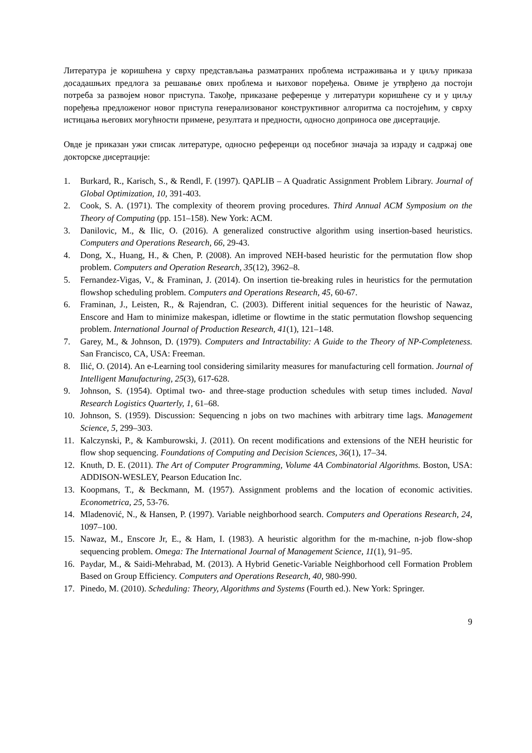Литература је коришћена у сврху представљања разматраних проблема истраживања и у циљу приказа досадашњих предлога за решавање ових проблема и њиховог поређења. Овиме је утврђено да постоји потреба за развојем новог приступа. Такође, приказане референце у литератури коришћене су и у циљу поређења предложеног новог приступа генерализованог конструктивног алгоритма са постојећим, у сврху истицања његових могућности примене, резултата и предности, односно доприноса ове дисертације.
Овде је приказан ужи списак литературе, односно референци од посебног значаја за израду и садржај ове докторске дисертације:
1. Burkard, R., Karisch, S., & Rendl, F. (1997). QAPLIB – A Quadratic Assignment Problem Library. Journal of Global Optimization, 10, 391-403.
2. Cook, S. A. (1971). The complexity of theorem proving procedures. Third Annual ACM Symposium on the Theory of Computing (pp. 151–158). New York: ACM.
3. Danilovic, M., & Ilic, O. (2016). A generalized constructive algorithm using insertion-based heuristics. Computers and Operations Research, 66, 29-43.
4. Dong, X., Huang, H., & Chen, P. (2008). An improved NEH-based heuristic for the permutation flow shop problem. Computers and Operation Research, 35(12), 3962–8.
5. Fernandez-Vigas, V., & Framinan, J. (2014). On insertion tie-breaking rules in heuristics for the permutation flowshop scheduling problem. Computers and Operations Research, 45, 60-67.
6. Framinan, J., Leisten, R., & Rajendran, C. (2003). Different initial sequences for the heuristic of Nawaz, Enscore and Ham to minimize makespan, idletime or flowtime in the static permutation flowshop sequencing problem. International Journal of Production Research, 41(1), 121–148.
7. Garey, M., & Johnson, D. (1979). Computers and Intractability: A Guide to the Theory of NP-Completeness. San Francisco, CA, USA: Freeman.
8. Ilić, O. (2014). An e-Learning tool considering similarity measures for manufacturing cell formation. Journal of Intelligent Manufacturing, 25(3), 617-628.
9. Johnson, S. (1954). Optimal two- and three-stage production schedules with setup times included. Naval Research Logistics Quarterly, 1, 61–68.
10. Johnson, S. (1959). Discussion: Sequencing n jobs on two machines with arbitrary time lags. Management Science, 5, 299–303.
11. Kalczynski, P., & Kamburowski, J. (2011). On recent modifications and extensions of the NEH heuristic for flow shop sequencing. Foundations of Computing and Decision Sciences, 36(1), 17–34.
12. Knuth, D. E. (2011). The Art of Computer Programming, Volume 4A Combinatorial Algorithms. Boston, USA: ADDISON-WESLEY, Pearson Education Inc.
13. Koopmans, T., & Beckmann, M. (1957). Assignment problems and the location of economic activities. Econometrica, 25, 53-76.
14. Mladenović, N., & Hansen, P. (1997). Variable neighborhood search. Computers and Operations Research, 24, 1097–100.
15. Nawaz, M., Enscore Jr, E., & Ham, I. (1983). A heuristic algorithm for the m-machine, n-job flow-shop sequencing problem. Omega: The International Journal of Management Science, 11(1), 91–95.
16. Paydar, M., & Saidi-Mehrabad, M. (2013). A Hybrid Genetic-Variable Neighborhood cell Formation Problem Based on Group Efficiency. Computers and Operations Research, 40, 980-990.
17. Pinedo, M. (2010). Scheduling: Theory, Algorithms and Systems (Fourth ed.). New York: Springer.
9